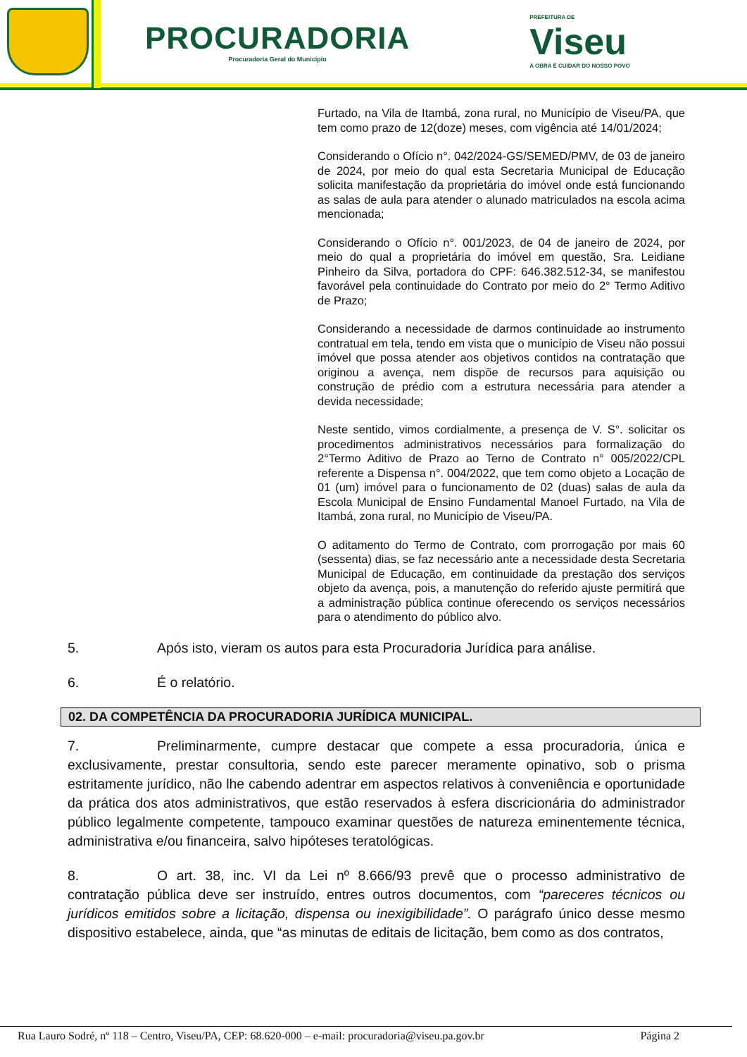PROCURADORIA
Procuradoria Geral do Município
PREFEITURA DE
Viseu
A OBRA É CUIDAR DO NOSSO POVO
Furtado, na Vila de Itambá, zona rural, no Município de Viseu/PA, que tem como prazo de 12(doze) meses, com vigência até 14/01/2024;
Considerando o Ofício n°. 042/2024-GS/SEMED/PMV, de 03 de janeiro de 2024, por meio do qual esta Secretaria Municipal de Educação solicita manifestação da proprietária do imóvel onde está funcionando as salas de aula para atender o alunado matriculados na escola acima mencionada;
Considerando o Ofício n°. 001/2023, de 04 de janeiro de 2024, por meio do qual a proprietária do imóvel em questão, Sra. Leidiane Pinheiro da Silva, portadora do CPF: 646.382.512-34, se manifestou favorável pela continuidade do Contrato por meio do 2° Termo Aditivo de Prazo;
Considerando a necessidade de darmos continuidade ao instrumento contratual em tela, tendo em vista que o município de Viseu não possui imóvel que possa atender aos objetivos contidos na contratação que originou a avença, nem dispõe de recursos para aquisição ou construção de prédio com a estrutura necessária para atender a devida necessidade;
Neste sentido, vimos cordialmente, a presença de V. S°. solicitar os procedimentos administrativos necessários para formalização do 2°Termo Aditivo de Prazo ao Terno de Contrato n° 005/2022/CPL referente a Dispensa n°. 004/2022, que tem como objeto a Locação de 01 (um) imóvel para o funcionamento de 02 (duas) salas de aula da Escola Municipal de Ensino Fundamental Manoel Furtado, na Vila de Itambá, zona rural, no Município de Viseu/PA.
O aditamento do Termo de Contrato, com prorrogação por mais 60 (sessenta) dias, se faz necessário ante a necessidade desta Secretaria Municipal de Educação, em continuidade da prestação dos serviços objeto da avença, pois, a manutenção do referido ajuste permitirá que a administração pública continue oferecendo os serviços necessários para o atendimento do público alvo.
5. Após isto, vieram os autos para esta Procuradoria Jurídica para análise.
6. É o relatório.
02. DA COMPETÊNCIA DA PROCURADORIA JURÍDICA MUNICIPAL.
7. Preliminarmente, cumpre destacar que compete a essa procuradoria, única e exclusivamente, prestar consultoria, sendo este parecer meramente opinativo, sob o prisma estritamente jurídico, não lhe cabendo adentrar em aspectos relativos à conveniência e oportunidade da prática dos atos administrativos, que estão reservados à esfera discricionária do administrador público legalmente competente, tampouco examinar questões de natureza eminentemente técnica, administrativa e/ou financeira, salvo hipóteses teratológicas.
8. O art. 38, inc. VI da Lei nº 8.666/93 prevê que o processo administrativo de contratação pública deve ser instruído, entres outros documentos, com “pareceres técnicos ou jurídicos emitidos sobre a licitação, dispensa ou inexigibilidade”. O parágrafo único desse mesmo dispositivo estabelece, ainda, que “as minutas de editais de licitação, bem como as dos contratos,
Rua Lauro Sodré, nº 118 – Centro, Viseu/PA, CEP: 68.620-000 – e-mail: procuradoria@viseu.pa.gov.br Página 2